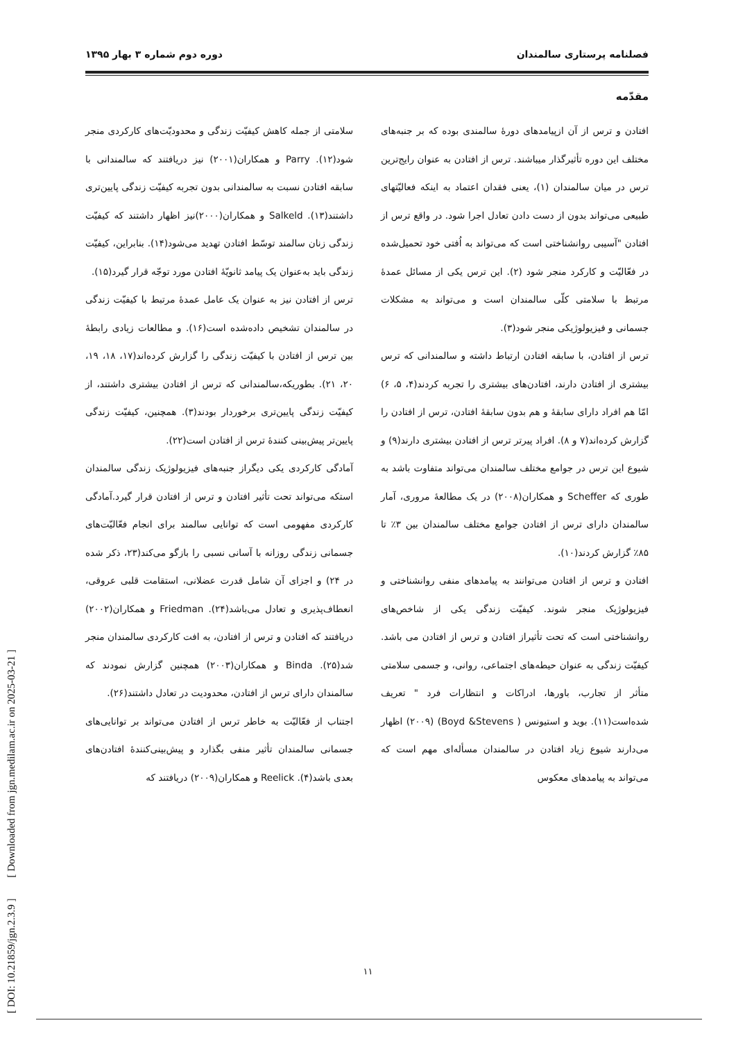فصلنامه پرستاری سالمندان دوره دوم شماره ۳ بهار ۱۳۹۵
مقدّمه
افتادن و ترس از آن ازپیامدهای دورهٔ سالمندی بوده که بر جنبه‌های مختلف این دوره تأثیرگذار میباشند. ترس از افتادن به عنوان رایج‌ترین ترس در میان سالمندان (۱)، یعنی فقدان اعتماد به اینکه فعالیّتهای طبیعی می‌تواند بدون از دست دادن تعادل اجرا شود. در واقع ترس از افتادن "آسیبی روانشناختی است که می‌تواند به اُفتی خود تحمیل‌شده در فعّالیّت و کارکرد منجر شود (۲). این ترس یکی از مسائل عمدهٔ مرتبط با سلامتی کلّی سالمندان است و می‌تواند به مشکلات جسمانی و فیزیولوژیکی منجر شود(۳).
ترس از افتادن، با سابقه افتادن ارتباط داشته و سالمندانی که ترس بیشتری از افتادن دارند، افتادن‌های بیشتری را تجربه کردند(۴، ۵، ۶) امّا هم افراد دارای سابقهٔ و هم بدون سابقهٔ افتادن، ترس از افتادن را گزارش کرده‌اند(۷ و ۸). افراد پیرتر ترس از افتادن بیشتری دارند(۹) و شیوع این ترس در جوامع مختلف سالمندان می‌تواند متفاوت باشد به طوری که Scheffer و همکاران(۲۰۰۸) در یک مطالعهٔ مروری، آمار سالمندان دارای ترس از افتادن جوامع مختلف سالمندان بین ۳٪ تا ۸۵٪ گزارش کردند(۱۰).
افتادن و ترس از افتادن می‌توانند به پیامدهای منفی روانشناختی و فیزیولوژیک منجر شوند. کیفیّت زندگی یکی از شاخص‌های روانشناختی است که تحت تأثیراز افتادن و ترس از افتادن می باشد. کیفیّت زندگی به عنوان حیطه‌های اجتماعی، روانی، و جسمی سلامتی متأثر از تجارب، باورها، ادراکات و انتظارات فرد " تعریف شده‌است(۱۱). بوید و استیونس ( Boyd &Stevens) (۲۰۰۹) اظهار می‌دارند شیوع زیاد افتادن در سالمندان مسأله‌ای مهم است که می‌تواند به پیامدهای معکوس
سلامتی از جمله کاهش کیفیّت زندگی و محدودیّت‌های کارکردی منجر شود(۱۲). Parry و همکاران(۲۰۰۱) نیز دریافتند که سالمندانی با سابقه افتادن نسبت به سالمندانی بدون تجربه کیفیّت زندگی پایین‌تری داشتند(۱۳). Salkeld و همکاران(۲۰۰۰)نیز اظهار داشتند که کیفیّت زندگی زنان سالمند توسّط افتادن تهدید می‌شود(۱۴). بنابراین، کیفیّت زندگی باید به‌عنوان یک پیامد ثانویّهٔ افتادن مورد توجّه قرار گیرد(۱۵).
ترس از افتادن نیز به عنوان یک عامل عمدهٔ مرتبط با کیفیّت زندگی در سالمندان تشخیص داده‌شده است(۱۶). و مطالعات زیادی رابطهٔ بین ترس از افتادن با کیفیّت زندگی را گزارش کرده‌اند(۱۷، ۱۸، ۱۹، ۲۰، ۲۱). بطوریکه،سالمندانی که ترس از افتادن بیشتری داشتند، از کیفیّت زندگی پایین‌تری برخوردار بودند(۳). همچنین، کیفیّت زندگی پایین‌تر پیش‌بینی کنندهٔ ترس از افتادن است(۲۲).
آمادگی کارکردی یکی دیگراز جنبه‌های فیزیولوژیک زندگی سالمندان استکه می‌تواند تحت تأثیر افتادن و ترس از افتادن قرار گیرد.آمادگی کارکردی مفهومی است که توانایی سالمند برای انجام فعّالیّت‌های جسمانی زندگی روزانه با آسانی نسبی را بازگو می‌کند(۲۳، ذکر شده در ۲۴) و اجزای آن شامل قدرت عضلانی، استقامت قلبی عروقی، انعطاف‌پذیری و تعادل می‌باشد(۲۴). Friedman و همکاران(۲۰۰۲) دریافتند که افتادن و ترس از افتادن، به افت کارکردی سالمندان منجر شد(۲۵). Binda و همکاران(۲۰۰۳) همچنین گزارش نمودند که سالمندان دارای ترس از افتادن، محدودیت در تعادل داشتند(۲۶).
اجتناب از فعّالیّت به خاطر ترس از افتادن می‌تواند بر توانایی‌های جسمانی سالمندان تأثیر منفی بگذارد و پیش‌بینی‌کنندهٔ افتادن‌های بعدی باشد(۴). Reelick و همکاران(۲۰۰۹) دریافتند که
۱۱
[ DOI: 10.21859/jgn.2.3.9 ] [ Downloaded from jgn.medilam.ac.ir on 2025-03-21 ]